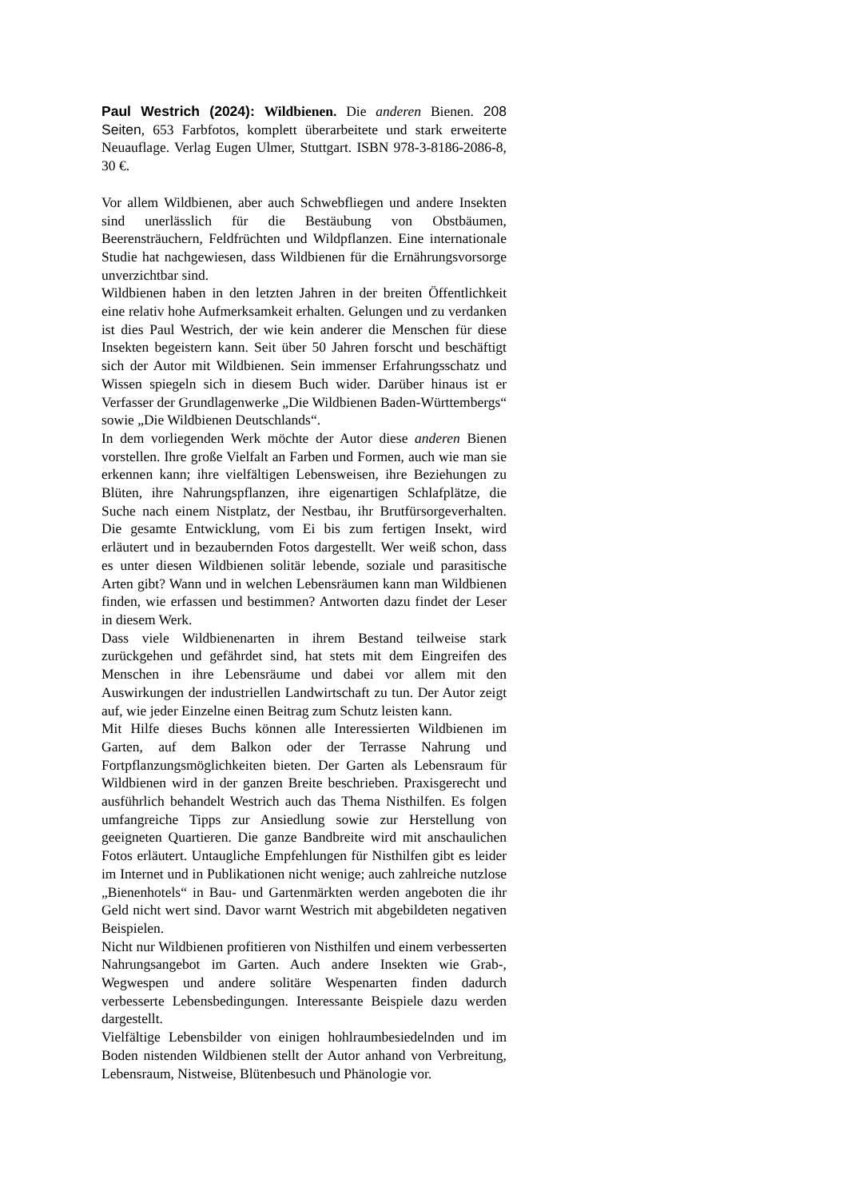Paul Westrich (2024): Wildbienen. Die anderen Bienen. 208 Seiten, 653 Farbfotos, komplett überarbeitete und stark erweiterte Neuauflage. Verlag Eugen Ulmer, Stuttgart. ISBN 978-3-8186-2086-8, 30 €.
Vor allem Wildbienen, aber auch Schwebfliegen und andere Insekten sind unerlässlich für die Bestäubung von Obstbäumen, Beerensträuchern, Feldfrüchten und Wildpflanzen. Eine internationale Studie hat nachgewiesen, dass Wildbienen für die Ernährungsvorsorge unverzichtbar sind.
Wildbienen haben in den letzten Jahren in der breiten Öffentlichkeit eine relativ hohe Aufmerksamkeit erhalten. Gelungen und zu verdanken ist dies Paul Westrich, der wie kein anderer die Menschen für diese Insekten begeistern kann. Seit über 50 Jahren forscht und beschäftigt sich der Autor mit Wildbienen. Sein immenser Erfahrungsschatz und Wissen spiegeln sich in diesem Buch wider. Darüber hinaus ist er Verfasser der Grundlagenwerke „Die Wildbienen Baden-Württembergs“ sowie „Die Wildbienen Deutschlands“.
In dem vorliegenden Werk möchte der Autor diese anderen Bienen vorstellen. Ihre große Vielfalt an Farben und Formen, auch wie man sie erkennen kann; ihre vielfältigen Lebensweisen, ihre Beziehungen zu Blüten, ihre Nahrungspflanzen, ihre eigenartigen Schlafplätze, die Suche nach einem Nistplatz, der Nestbau, ihr Brutfürsorgeverhalten. Die gesamte Entwicklung, vom Ei bis zum fertigen Insekt, wird erläutert und in bezaubernden Fotos dargestellt. Wer weiß schon, dass es unter diesen Wildbienen solitär lebende, soziale und parasitische Arten gibt? Wann und in welchen Lebensräumen kann man Wildbienen finden, wie erfassen und bestimmen? Antworten dazu findet der Leser in diesem Werk.
Dass viele Wildbienenarten in ihrem Bestand teilweise stark zurückgehen und gefährdet sind, hat stets mit dem Eingreifen des Menschen in ihre Lebensräume und dabei vor allem mit den Auswirkungen der industriellen Landwirtschaft zu tun. Der Autor zeigt auf, wie jeder Einzelne einen Beitrag zum Schutz leisten kann.
Mit Hilfe dieses Buchs können alle Interessierten Wildbienen im Garten, auf dem Balkon oder der Terrasse Nahrung und Fortpflanzungsmöglichkeiten bieten. Der Garten als Lebensraum für Wildbienen wird in der ganzen Breite beschrieben. Praxisgerecht und ausführlich behandelt Westrich auch das Thema Nisthilfen. Es folgen umfangreiche Tipps zur Ansiedlung sowie zur Herstellung von geeigneten Quartieren. Die ganze Bandbreite wird mit anschaulichen Fotos erläutert. Untaugliche Empfehlungen für Nisthilfen gibt es leider im Internet und in Publikationen nicht wenige; auch zahlreiche nutzlose „Bienenhotels“ in Bau- und Gartenmärkten werden angeboten die ihr Geld nicht wert sind. Davor warnt Westrich mit abgebildeten negativen Beispielen.
Nicht nur Wildbienen profitieren von Nisthilfen und einem verbesserten Nahrungsangebot im Garten. Auch andere Insekten wie Grab-, Wegwespen und andere solitäre Wespenarten finden dadurch verbesserte Lebensbedingungen. Interessante Beispiele dazu werden dargestellt.
Vielfältige Lebensbilder von einigen hohlraumbesiedelnden und im Boden nistenden Wildbienen stellt der Autor anhand von Verbreitung, Lebensraum, Nistweise, Blütenbesuch und Phänologie vor.